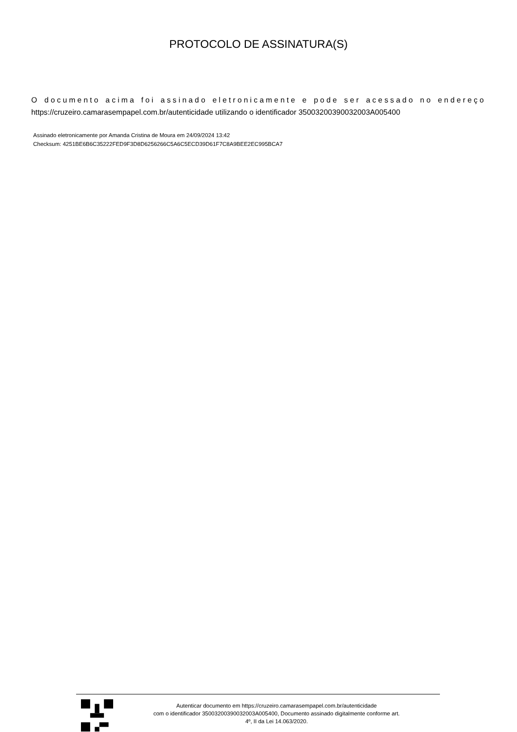PROTOCOLO DE ASSINATURA(S)
O documento acima foi assinado eletronicamente e pode ser acessado no endereço https://cruzeiro.camarasempapel.com.br/autenticidade utilizando o identificador 35003200390032003A005400
Assinado eletronicamente por Amanda Cristina de Moura em 24/09/2024 13:42
Checksum: 4251BE6B6C35222FED9F3D8D6256266C5A6C5ECD39D61F7C8A9BEE2EC995BCA7
Autenticar documento em https://cruzeiro.camarasempapel.com.br/autenticidade
com o identificador 35003200390032003A005400, Documento assinado digitalmente conforme art.
4º, II da Lei 14.063/2020.